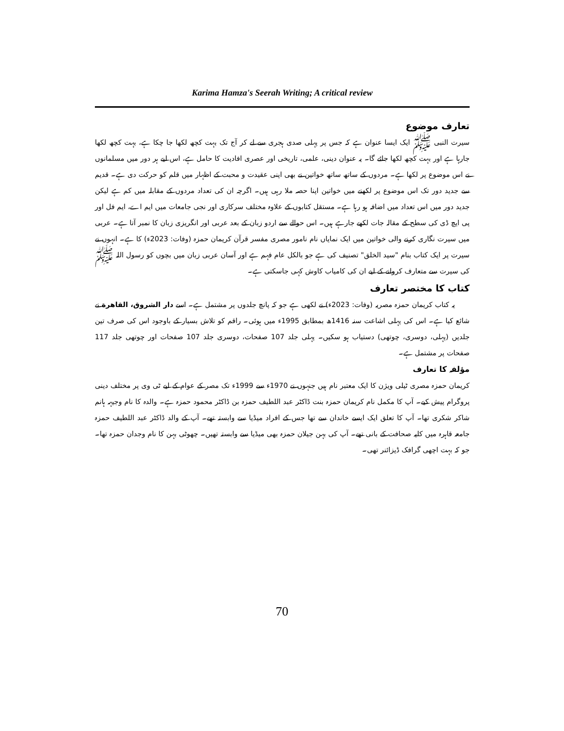Karima Hamza's Seerah Writing; A critical review
تعارف موضوع
سیرت النبی ﷺ ایک ایسا عنوان ہے کہ جس پر پہلی صدی ہجری سے لے کر آج تک بہت کچھ لکھا جا چکا ہے، بہت کچھ لکھا جارہا ہے اور بہت کچھ لکھا جائے گا۔ یہ عنوان دینی، علمی، تاریخی اور عصری افادیت کا حامل ہے، اس لیے ہر دور میں مسلمانوں نے اس موضوع پر لکھا ہے۔ مردوں کے ساتھ ساتھ خواتین نے بھی اپنی عقیدت و محبت کے اظہار میں قلم کو حرکت دی ہے۔ قدیم سے جدید دور تک اس موضوع پر لکھنے میں خواتین اپنا حصہ ملا رہی ہیں۔ اگرچہ ان کی تعداد مردوں کے مقابلہ میں کم ہے لیکن جدید دور میں اس تعداد میں اضافہ ہو رہا ہے۔ مستقل کتابوں کے علاوہ مختلف سرکاری اور نجی جامعات میں ایم اے، ایم فل اور پی ایچ ڈی کی سطح کے مقالہ جات لکھے جارہے ہیں۔ اس حوالے سے اردو زبان کے بعد عربی اور انگریزی زبان کا نمبر آتا ہے۔ عربی میں سیرت نگاری کرنے والی خواتین میں ایک نمایاں نام نامور مصری مفسر قرآن کریمان حمزہ (وفات: 2023ء) کا ہے۔ انہوں نے سیرت پر ایک کتاب بنام "سید الخلق" تصنیف کی ہے جو بالکل عام فہم ہے اور آسان عربی زبان میں بچوں کو رسول اللہ ﷺ کی سیرت سے متعارف کروانے کے لیے ان کی کامیاب کاوش کہی جاسکتی ہے۔
کتاب کا مختصر تعارف
یہ کتاب کریمان حمزہ مصریہ (وفات: 2023ء) نے لکھی ہے جو کہ پانچ جلدوں پر مشتمل ہے۔ اسے دار الشروق، القاهرة نے شائع کیا ہے۔ اس کی پہلی اشاعت سنہ 1416ھ بمطابق 1995ء میں ہوئی۔ راقم کو تلاش بسیار کے باوجود اس کی صرف تین جلدیں (پہلی، دوسری، چوتھی) دستیاب ہو سکیں۔ پہلی جلد 107 صفحات، دوسری جلد 107 صفحات اور چوتھی جلد 117 صفحات پر مشتمل ہے۔
مؤلفہ کا تعارف
کریمان حمزہ مصری ٹیلی ویژن کا ایک معتبر نام ہیں جنہوں نے 1970ء سے 1999ء تک مصر کے عوام کے لیے ٹی وی پر مختلف دینی پروگرام پیش کیے۔ آپ کا مکمل نام کریمان حمزہ بنت ڈاکٹر عبد اللطیف حمزہ بن ڈاکٹر محمود حمزہ ہے۔ والدہ کا نام وجیہہ ہانم شاکر شکری تھا۔ آپ کا تعلق ایک ایسے خاندان سے تھا جس کے افراد میڈیا سے وابستہ تھے۔ آپ کے والد ڈاکٹر عبد اللطیف حمزہ جامعہ قاہرہ میں کلیہ صحافت کے بانی تھے۔ آپ کی بہن جیلان حمزہ بھی میڈیا سے وابستہ تھیں۔ چھوٹی بہن کا نام وجدان حمزہ تھا۔ جو کہ بہت اچھی گرافک ڈیزائنر تھی۔
70